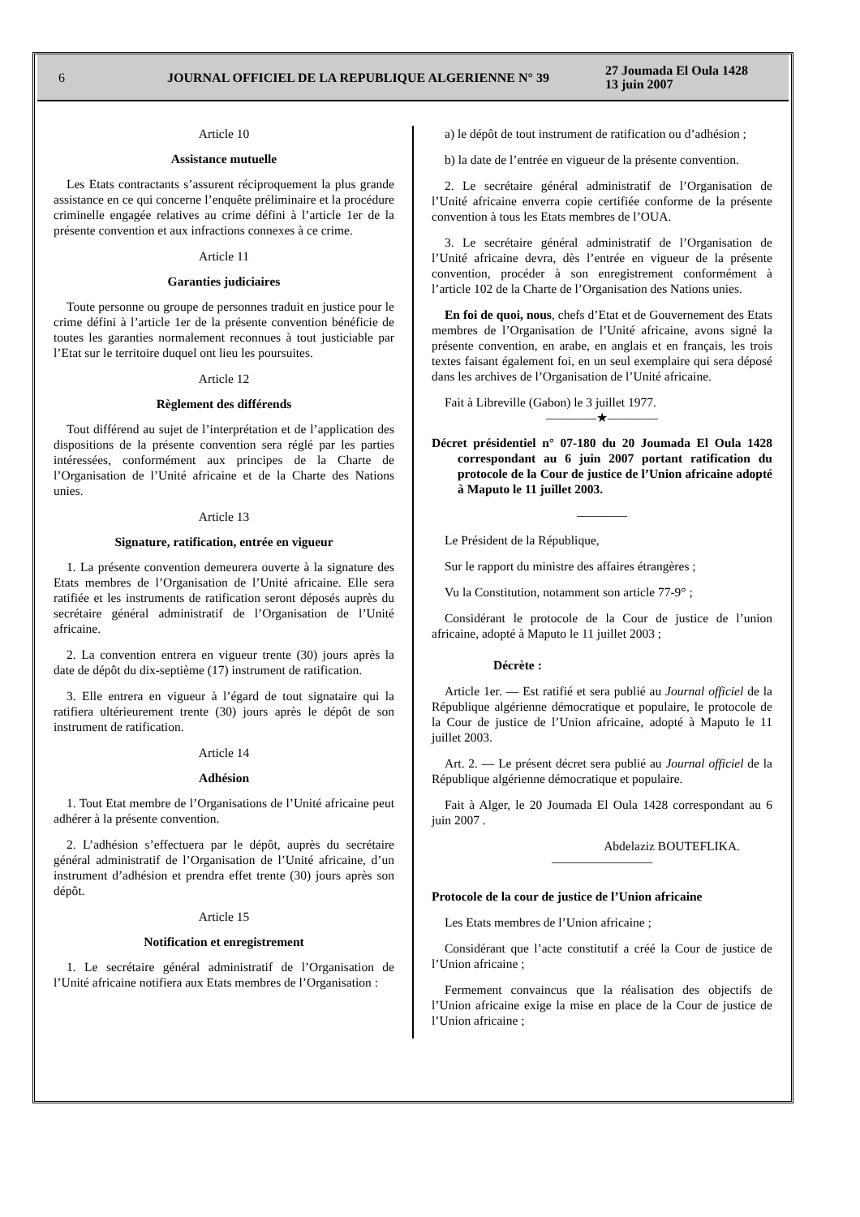6 JOURNAL OFFICIEL DE LA REPUBLIQUE ALGERIENNE N° 39
27 Joumada El Oula 1428
13 juin 2007
Article 10
Assistance mutuelle
Les Etats contractants s’assurent réciproquement la plus grande assistance en ce qui concerne l’enquête préliminaire et la procédure criminelle engagée relatives au crime défini à l’article 1er de la présente convention et aux infractions connexes à ce crime.
Article 11
Garanties judiciaires
Toute personne ou groupe de personnes traduit en justice pour le crime défini à l’article 1er de la présente convention bénéficie de toutes les garanties normalement reconnues à tout justiciable par l’Etat sur le territoire duquel ont lieu les poursuites.
Article 12
Règlement des différends
Tout différend au sujet de l’interprétation et de l’application des dispositions de la présente convention sera réglé par les parties intéressées, conformément aux principes de la Charte de l’Organisation de l’Unité africaine et de la Charte des Nations unies.
Article 13
Signature, ratification, entrée en vigueur
1. La présente convention demeurera ouverte à la signature des Etats membres de l’Organisation de l’Unité africaine. Elle sera ratifiée et les instruments de ratification seront déposés auprès du secrétaire général administratif de l’Organisation de l’Unité africaine.
2. La convention entrera en vigueur trente (30) jours après la date de dépôt du dix-septième (17) instrument de ratification.
3. Elle entrera en vigueur à l’égard de tout signataire qui la ratifiera ultérieurement trente (30) jours après le dépôt de son instrument de ratification.
Article 14
Adhésion
1. Tout Etat membre de l’Organisations de l’Unité africaine peut adhérer à la présente convention.
2. L’adhésion s’effectuera par le dépôt, auprès du secrétaire général administratif de l’Organisation de l’Unité africaine, d’un instrument d’adhésion et prendra effet trente (30) jours après son dépôt.
Article 15
Notification et enregistrement
1. Le secrétaire général administratif de l’Organisation de l’Unité africaine notifiera aux Etats membres de l’Organisation :
a) le dépôt de tout instrument de ratification ou d’adhésion ;
b) la date de l’entrée en vigueur de la présente convention.
2. Le secrétaire général administratif de l’Organisation de l’Unité africaine enverra copie certifiée conforme de la présente convention à tous les Etats membres de l’OUA.
3. Le secrétaire général administratif de l’Organisation de l’Unité africaine devra, dès l’entrée en vigueur de la présente convention, procéder à son enregistrement conformément à l’article 102 de la Charte de l’Organisation des Nations unies.
En foi de quoi, nous, chefs d’Etat et de Gouvernement des Etats membres de l’Organisation de l’Unité africaine, avons signé la présente convention, en arabe, en anglais et en français, les trois textes faisant également foi, en un seul exemplaire qui sera déposé dans les archives de l’Organisation de l’Unité africaine.
Fait à Libreville (Gabon) le 3 juillet 1977.
————★————
Décret présidentiel n° 07-180 du 20 Joumada El Oula 1428 correspondant au 6 juin 2007 portant ratification du protocole de la Cour de justice de l’Union africaine adopté à Maputo le 11 juillet 2003.
————
Le Président de la République,
Sur le rapport du ministre des affaires étrangères ;
Vu la Constitution, notamment son article 77-9° ;
Considérant le protocole de la Cour de justice de l’union africaine, adopté à Maputo le 11 juillet 2003 ;
Décrète :
Article 1er. — Est ratifié et sera publié au Journal officiel de la République algérienne démocratique et populaire, le protocole de la Cour de justice de l’Union africaine, adopté à Maputo le 11 juillet 2003.
Art. 2. — Le présent décret sera publié au Journal officiel de la République algérienne démocratique et populaire.
Fait à Alger, le 20 Joumada El Oula 1428 correspondant au 6 juin 2007 .
Abdelaziz BOUTEFLIKA.
————————
Protocole de la cour de justice de l’Union africaine
Les Etats membres de l’Union africaine ;
Considérant que l’acte constitutif a créé la Cour de justice de l’Union africaine ;
Fermement convaincus que la réalisation des objectifs de l’Union africaine exige la mise en place de la Cour de justice de l’Union africaine ;